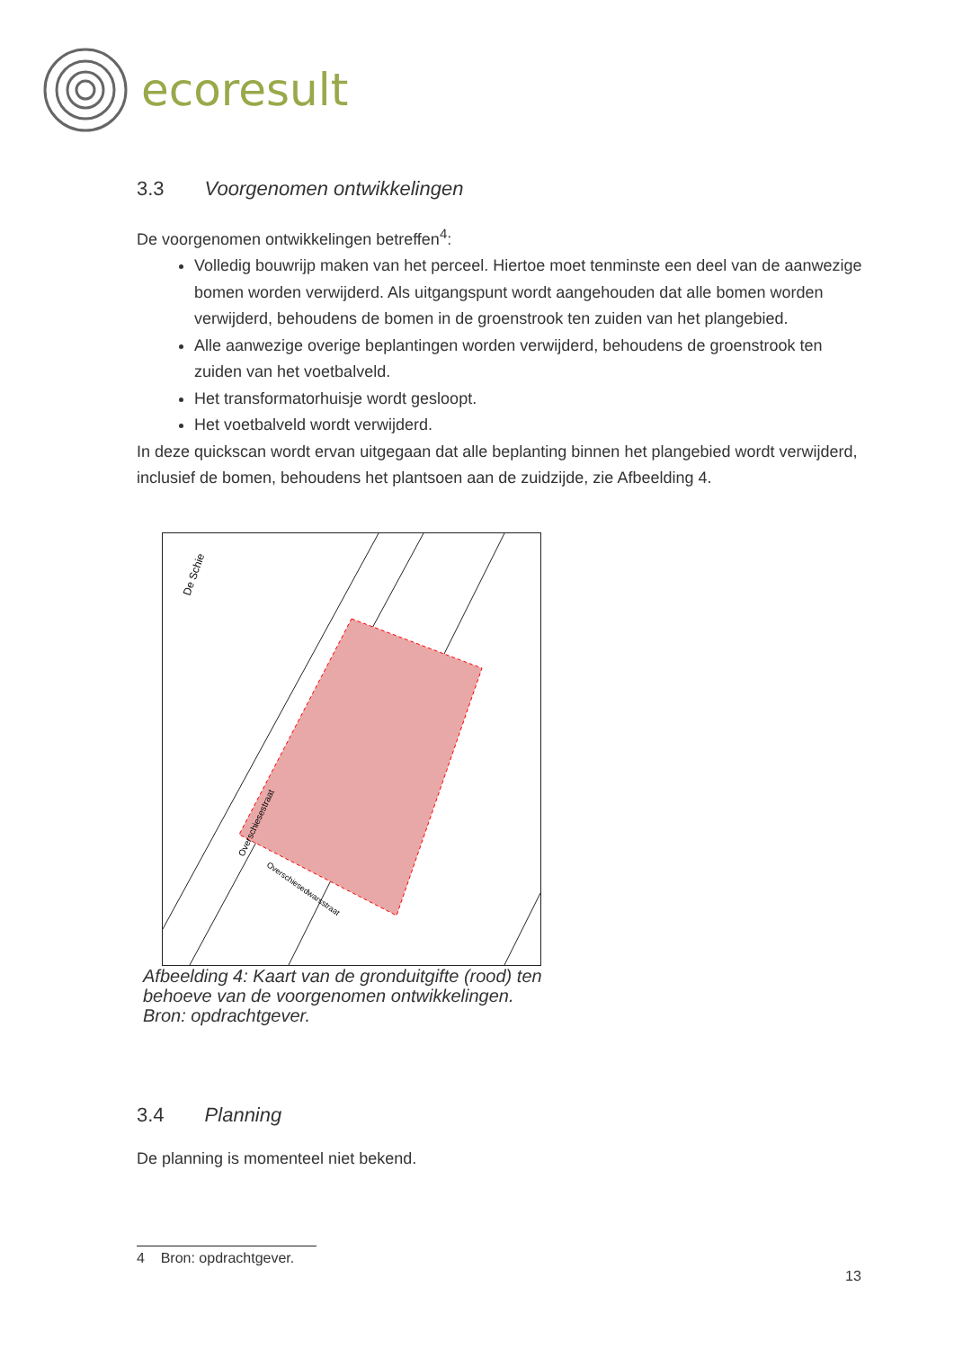ecoresult
3.3 Voorgenomen ontwikkelingen
De voorgenomen ontwikkelingen betreffen<sup>4</sup>:
Volledig bouwrijp maken van het perceel. Hiertoe moet tenminste een deel van de aanwezige bomen worden verwijderd. Als uitgangspunt wordt aangehouden dat alle bomen worden verwijderd, behoudens de bomen in de groenstrook ten zuiden van het plangebied.
Alle aanwezige overige beplantingen worden verwijderd, behoudens de groenstrook ten zuiden van het voetbalveld.
Het transformatorhuisje wordt gesloopt.
Het voetbalveld wordt verwijderd.
In deze quickscan wordt ervan uitgegaan dat alle beplanting binnen het plangebied wordt verwijderd, inclusief de bomen, behoudens het plantsoen aan de zuidzijde, zie Afbeelding 4.
De Schie
Overschiesestraat
Overschiesedwarsstraat
Afbeelding 4: Kaart van de gronduitgifte (rood) ten behoeve van de voorgenomen ontwikkelingen. Bron: opdrachtgever.
3.4 Planning
De planning is momenteel niet bekend.
4 Bron: opdrachtgever.
13